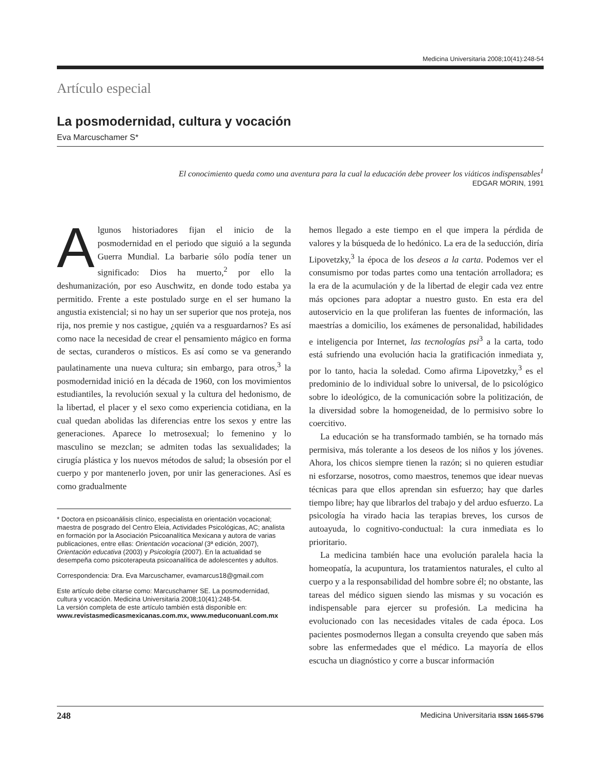Medicina Universitaria 2008;10(41):248-54
Artículo especial
La posmodernidad, cultura y vocación
Eva Marcuschamer S*
El conocimiento queda como una aventura para la cual la educación debe proveer los viáticos indispensables<sup>1</sup>
EDGAR MORIN, 1991
Algunos historiadores fijan el inicio de la posmodernidad en el periodo que siguió a la segunda Guerra Mundial. La barbarie sólo podía tener un significado: Dios ha muerto,<sup>2</sup> por ello la deshumanización, por eso Auschwitz, en donde todo estaba ya permitido. Frente a este postulado surge en el ser humano la angustia existencial; si no hay un ser superior que nos proteja, nos rija, nos premie y nos castigue, ¿quién va a resguardarnos? Es así como nace la necesidad de crear el pensamiento mágico en forma de sectas, curanderos o místicos. Es así como se va generando paulatinamente una nueva cultura; sin embargo, para otros,<sup>3</sup> la posmodernidad inició en la década de 1960, con los movimientos estudiantiles, la revolución sexual y la cultura del hedonismo, de la libertad, el placer y el sexo como experiencia cotidiana, en la cual quedan abolidas las diferencias entre los sexos y entre las generaciones. Aparece lo metrosexual; lo femenino y lo masculino se mezclan; se admiten todas las sexualidades; la cirugía plástica y los nuevos métodos de salud; la obsesión por el cuerpo y por mantenerlo joven, por unir las generaciones. Así es como gradualmente
* Doctora en psicoanálisis clínico, especialista en orientación vocacional; maestra de posgrado del Centro Eleia, Actividades Psicológicas, AC; analista en formación por la Asociación Psicoanalítica Mexicana y autora de varias publicaciones, entre ellas: Orientación vocacional (3ª edición, 2007), Orientación educativa (2003) y Psicología (2007). En la actualidad se desempeña como psicoterapeuta psicoanalítica de adolescentes y adultos.
Correspondencia: Dra. Eva Marcuschamer, evamarcus18@gmail.com
Este artículo debe citarse como: Marcuschamer SE. La posmodernidad, cultura y vocación. Medicina Universitaria 2008;10(41):248-54.
La versión completa de este artículo también está disponible en: www.revistasmedicasmexicanas.com.mx, www.meduconuanl.com.mx
hemos llegado a este tiempo en el que impera la pérdida de valores y la búsqueda de lo hedónico. La era de la seducción, diría Lipovetzky,<sup>3</sup> la época de los deseos a la carta. Podemos ver el consumismo por todas partes como una tentación arrolladora; es la era de la acumulación y de la libertad de elegir cada vez entre más opciones para adoptar a nuestro gusto. En esta era del autoservicio en la que proliferan las fuentes de información, las maestrías a domicilio, los exámenes de personalidad, habilidades e inteligencia por Internet, las tecnologías psi<sup>3</sup> a la carta, todo está sufriendo una evolución hacia la gratificación inmediata y, por lo tanto, hacia la soledad. Como afirma Lipovetzky,<sup>3</sup> es el predominio de lo individual sobre lo universal, de lo psicológico sobre lo ideológico, de la comunicación sobre la politización, de la diversidad sobre la homogeneidad, de lo permisivo sobre lo coercitivo.
La educación se ha transformado también, se ha tornado más permisiva, más tolerante a los deseos de los niños y los jóvenes. Ahora, los chicos siempre tienen la razón; si no quieren estudiar ni esforzarse, nosotros, como maestros, tenemos que idear nuevas técnicas para que ellos aprendan sin esfuerzo; hay que darles tiempo libre; hay que librarlos del trabajo y del arduo esfuerzo. La psicología ha virado hacia las terapias breves, los cursos de autoayuda, lo cognitivo-conductual: la cura inmediata es lo prioritario.
La medicina también hace una evolución paralela hacia la homeopatía, la acupuntura, los tratamientos naturales, el culto al cuerpo y a la responsabilidad del hombre sobre él; no obstante, las tareas del médico siguen siendo las mismas y su vocación es indispensable para ejercer su profesión. La medicina ha evolucionado con las necesidades vitales de cada época. Los pacientes posmodernos llegan a consulta creyendo que saben más sobre las enfermedades que el médico. La mayoría de ellos escucha un diagnóstico y corre a buscar información
248 Medicina Universitaria ISSN 1665-5796